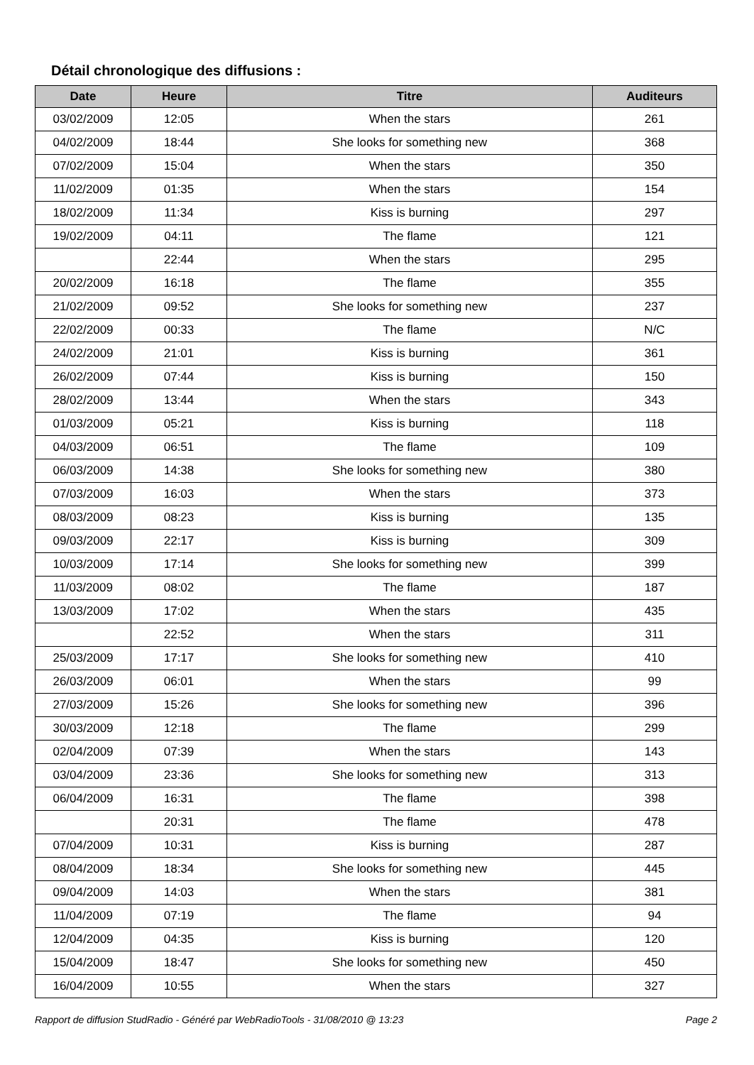Détail chronologique des diffusions :
| Date | Heure | Titre | Auditeurs |
| --- | --- | --- | --- |
| 03/02/2009 | 12:05 | When the stars | 261 |
| 04/02/2009 | 18:44 | She looks for something new | 368 |
| 07/02/2009 | 15:04 | When the stars | 350 |
| 11/02/2009 | 01:35 | When the stars | 154 |
| 18/02/2009 | 11:34 | Kiss is burning | 297 |
| 19/02/2009 | 04:11 | The flame | 121 |
| | 22:44 | When the stars | 295 |
| 20/02/2009 | 16:18 | The flame | 355 |
| 21/02/2009 | 09:52 | She looks for something new | 237 |
| 22/02/2009 | 00:33 | The flame | N/C |
| 24/02/2009 | 21:01 | Kiss is burning | 361 |
| 26/02/2009 | 07:44 | Kiss is burning | 150 |
| 28/02/2009 | 13:44 | When the stars | 343 |
| 01/03/2009 | 05:21 | Kiss is burning | 118 |
| 04/03/2009 | 06:51 | The flame | 109 |
| 06/03/2009 | 14:38 | She looks for something new | 380 |
| 07/03/2009 | 16:03 | When the stars | 373 |
| 08/03/2009 | 08:23 | Kiss is burning | 135 |
| 09/03/2009 | 22:17 | Kiss is burning | 309 |
| 10/03/2009 | 17:14 | She looks for something new | 399 |
| 11/03/2009 | 08:02 | The flame | 187 |
| 13/03/2009 | 17:02 | When the stars | 435 |
| | 22:52 | When the stars | 311 |
| 25/03/2009 | 17:17 | She looks for something new | 410 |
| 26/03/2009 | 06:01 | When the stars | 99 |
| 27/03/2009 | 15:26 | She looks for something new | 396 |
| 30/03/2009 | 12:18 | The flame | 299 |
| 02/04/2009 | 07:39 | When the stars | 143 |
| 03/04/2009 | 23:36 | She looks for something new | 313 |
| 06/04/2009 | 16:31 | The flame | 398 |
| | 20:31 | The flame | 478 |
| 07/04/2009 | 10:31 | Kiss is burning | 287 |
| 08/04/2009 | 18:34 | She looks for something new | 445 |
| 09/04/2009 | 14:03 | When the stars | 381 |
| 11/04/2009 | 07:19 | The flame | 94 |
| 12/04/2009 | 04:35 | Kiss is burning | 120 |
| 15/04/2009 | 18:47 | She looks for something new | 450 |
| 16/04/2009 | 10:55 | When the stars | 327 |
Rapport de diffusion StudRadio - Généré par WebRadioTools - 31/08/2010 @ 13:23 Page 2